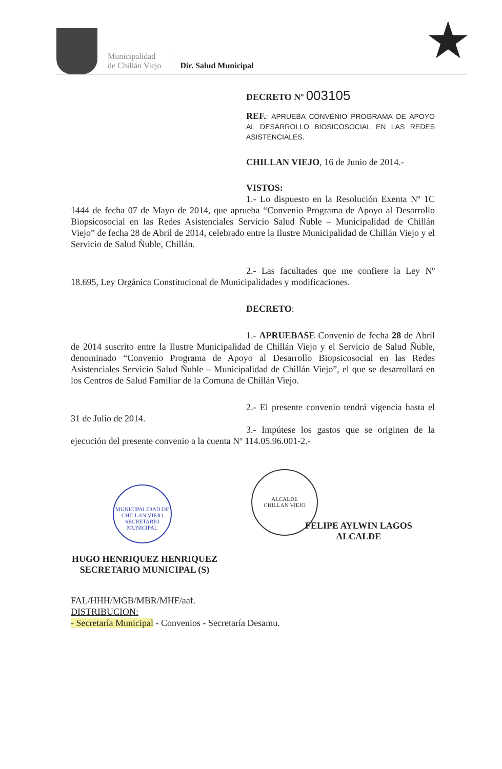Municipalidad
de Chillán Viejo
Dir. Salud Municipal
★
DECRETO Nº 003105
REF.: APRUEBA CONVENIO PROGRAMA DE APOYO AL DESARROLLO BIOSICOSOCIAL EN LAS REDES ASISTENCIALES.
CHILLAN VIEJO, 16 de Junio de 2014.-
VISTOS:
1.- Lo dispuesto en la Resolución Exenta Nº 1C 1444 de fecha 07 de Mayo de 2014, que aprueba “Convenio Programa de Apoyo al Desarrollo Biopsicosocial en las Redes Asistenciales Servicio Salud Ñuble – Municipalidad de Chillán Viejo” de fecha 28 de Abril de 2014, celebrado entre la Ilustre Municipalidad de Chillán Viejo y el Servicio de Salud Ñuble, Chillán.
2.- Las facultades que me confiere la Ley Nº 18.695, Ley Orgánica Constitucional de Municipalidades y modificaciones.
DECRETO:
1.- APRUEBASE Convenio de fecha 28 de Abril de 2014 suscrito entre la Ilustre Municipalidad de Chillán Viejo y el Servicio de Salud Ñuble, denominado “Convenio Programa de Apoyo al Desarrollo Biopsicosocial en las Redes Asistenciales Servicio Salud Ñuble – Municipalidad de Chillán Viejo”, el que se desarrollará en los Centros de Salud Familiar de la Comuna de Chillán Viejo.
2.- El presente convenio tendrá vigencia hasta el 31 de Julio de 2014.
3.- Impútese los gastos que se originen de la ejecución del presente convenio a la cuenta Nº 114.05.96.001-2.-
MUNICIPALIDAD DE CHILLAN VIEJO
SECRETARIO MUNICIPAL
ALCALDE
CHILLAN VIEJO
FELIPE AYLWIN LAGOS
ALCALDE
HUGO HENRIQUEZ HENRIQUEZ
SECRETARIO MUNICIPAL (S)
FAL/HHH/MGB/MBR/MHF/aaf.
DISTRIBUCION:
- Secretaría Municipal - Convenios - Secretaría Desamu.